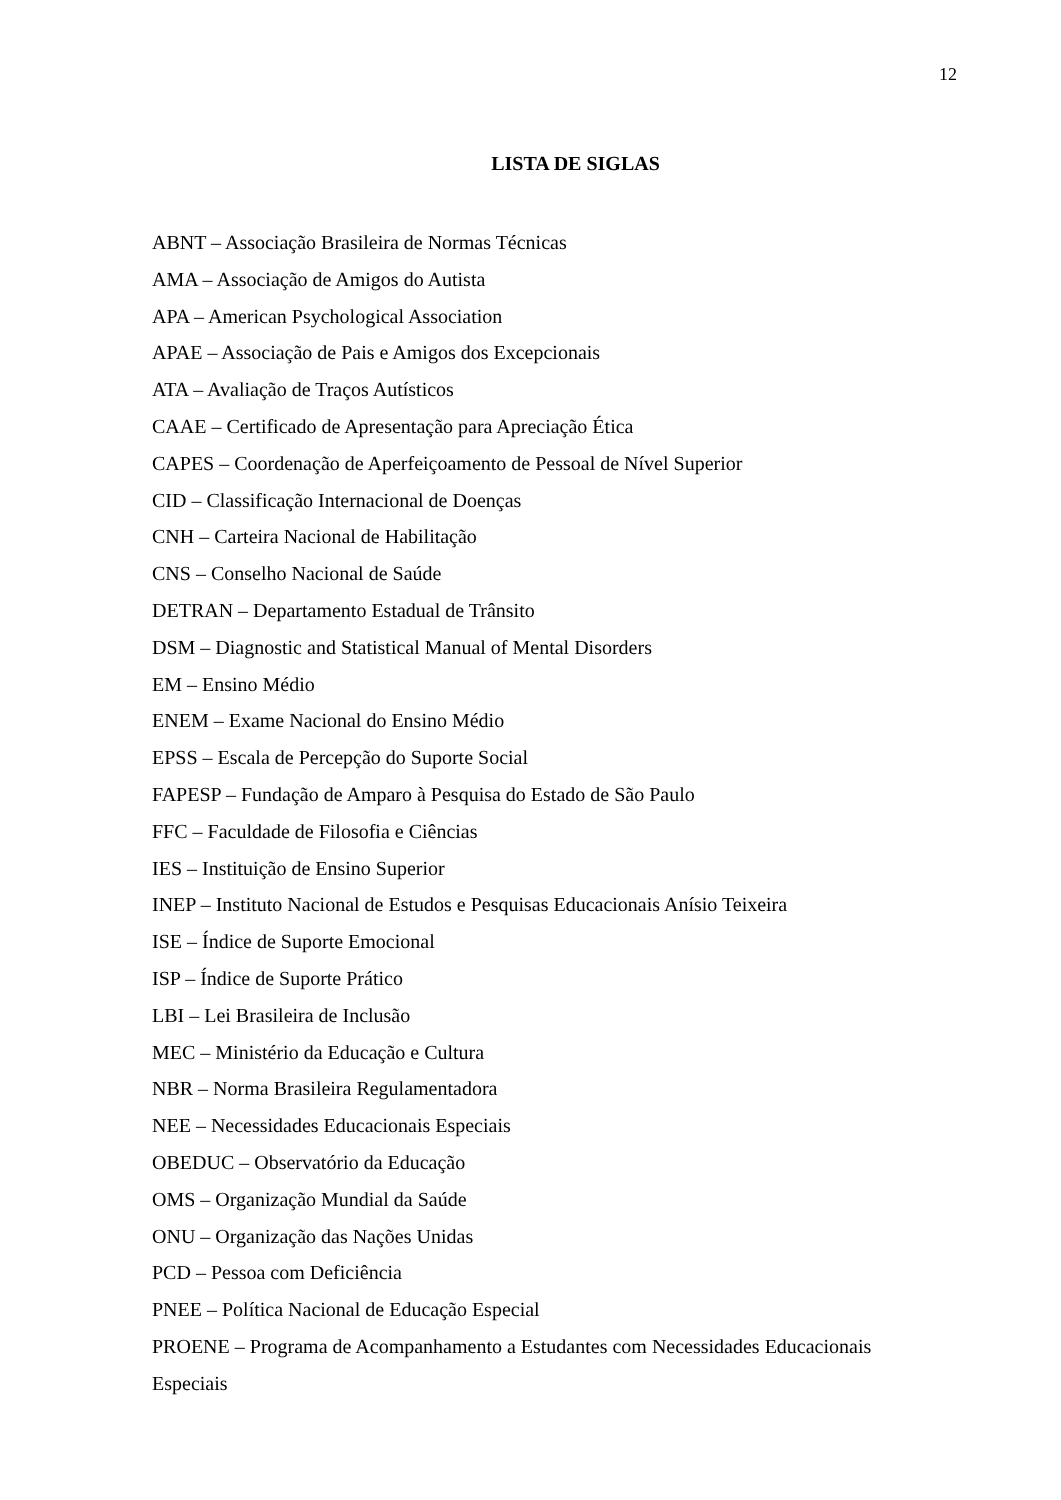12
LISTA DE SIGLAS
ABNT – Associação Brasileira de Normas Técnicas
AMA – Associação de Amigos do Autista
APA – American Psychological Association
APAE – Associação de Pais e Amigos dos Excepcionais
ATA – Avaliação de Traços Autísticos
CAAE – Certificado de Apresentação para Apreciação Ética
CAPES – Coordenação de Aperfeiçoamento de Pessoal de Nível Superior
CID – Classificação Internacional de Doenças
CNH – Carteira Nacional de Habilitação
CNS – Conselho Nacional de Saúde
DETRAN – Departamento Estadual de Trânsito
DSM – Diagnostic and Statistical Manual of Mental Disorders
EM – Ensino Médio
ENEM – Exame Nacional do Ensino Médio
EPSS – Escala de Percepção do Suporte Social
FAPESP – Fundação de Amparo à Pesquisa do Estado de São Paulo
FFC – Faculdade de Filosofia e Ciências
IES – Instituição de Ensino Superior
INEP – Instituto Nacional de Estudos e Pesquisas Educacionais Anísio Teixeira
ISE – Índice de Suporte Emocional
ISP – Índice de Suporte Prático
LBI – Lei Brasileira de Inclusão
MEC – Ministério da Educação e Cultura
NBR – Norma Brasileira Regulamentadora
NEE – Necessidades Educacionais Especiais
OBEDUC – Observatório da Educação
OMS – Organização Mundial da Saúde
ONU – Organização das Nações Unidas
PCD – Pessoa com Deficiência
PNEE – Política Nacional de Educação Especial
PROENE – Programa de Acompanhamento a Estudantes com Necessidades Educacionais Especiais